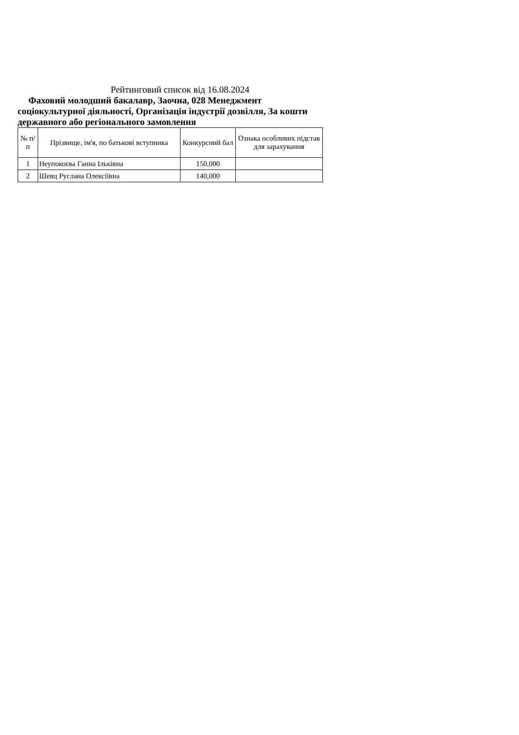Рейтинговий список від 16.08.2024
Фаховий молодший бакалавр, Заочна, 028 Менеджмент соціокультурної діяльності, Організація індустрії дозвілля, За кошти державного або регіонального замовлення
| № п/п | Прізвище, ім'я, по батькові вступника | Конкурсний бал | Ознака особливих підстав для зарахування |
| --- | --- | --- | --- |
| 1 | Неупокоєва Ганна Ільківна | 150,000 | |
| 2 | Шевц Руслана Олексіївна | 140,000 | |